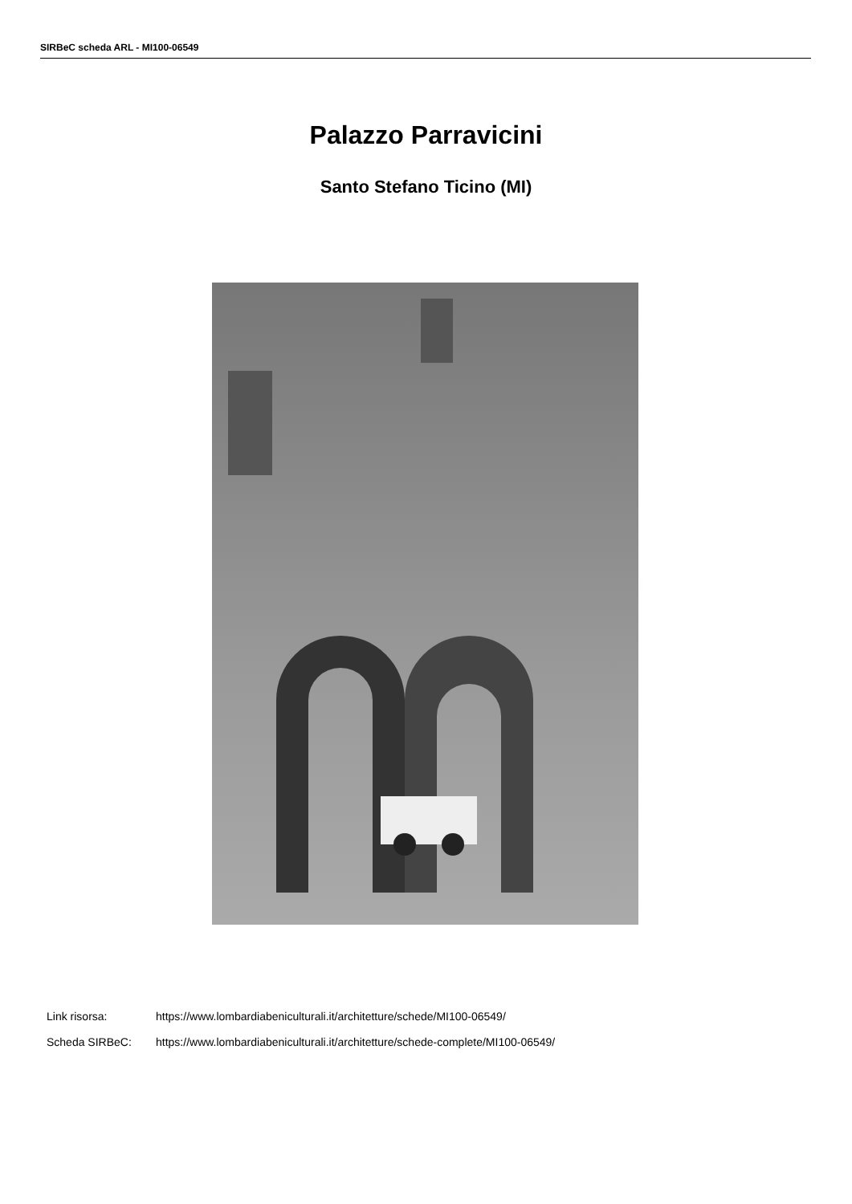SIRBeC scheda ARL - MI100-06549
Palazzo Parravicini
Santo Stefano Ticino (MI)
Link risorsa: https://www.lombardiabeniculturali.it/architetture/schede/MI100-06549/
Scheda SIRBeC: https://www.lombardiabeniculturali.it/architetture/schede-complete/MI100-06549/